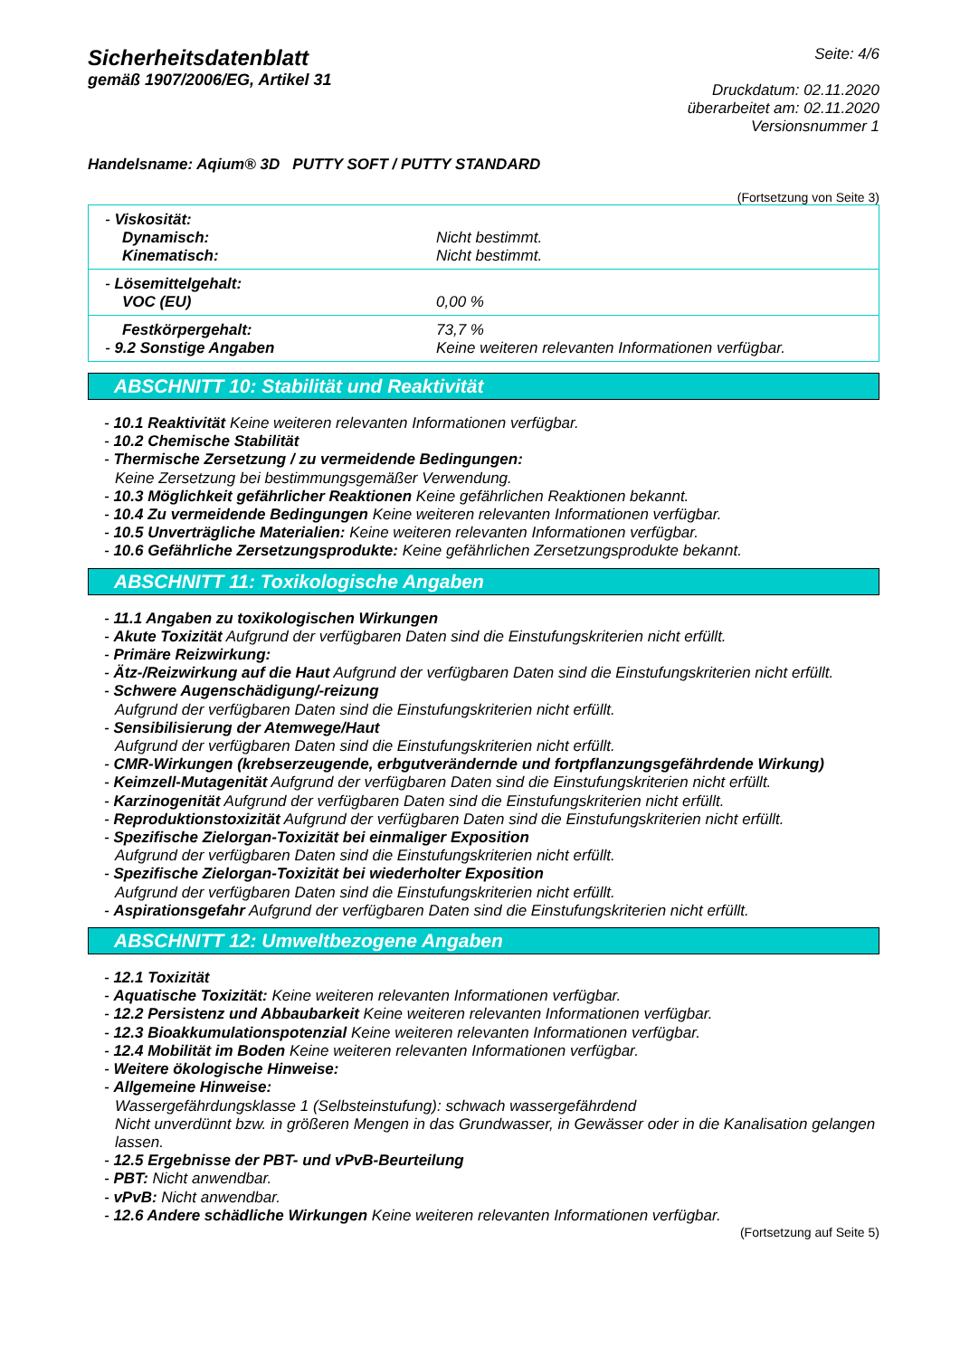Sicherheitsdatenblatt
gemäß 1907/2006/EG, Artikel 31
Seite: 4/6
Druckdatum: 02.11.2020
überarbeitet am: 02.11.2020
Versionsnummer 1
Handelsname: Aqium® 3D PUTTY SOFT / PUTTY STANDARD
(Fortsetzung von Seite 3)
| - Viskosität: Dynamisch: Kinematisch: | Nicht bestimmt. Nicht bestimmt. |
| - Lösemittelgehalt: VOC (EU) | 0,00 % |
| Festkörpergehalt: - 9.2 Sonstige Angaben | 73,7 % Keine weiteren relevanten Informationen verfügbar. |
ABSCHNITT 10: Stabilität und Reaktivität
- 10.1 Reaktivität Keine weiteren relevanten Informationen verfügbar.
- 10.2 Chemische Stabilität
- Thermische Zersetzung / zu vermeidende Bedingungen:
Keine Zersetzung bei bestimmungsgemäßer Verwendung.
- 10.3 Möglichkeit gefährlicher Reaktionen Keine gefährlichen Reaktionen bekannt.
- 10.4 Zu vermeidende Bedingungen Keine weiteren relevanten Informationen verfügbar.
- 10.5 Unverträgliche Materialien: Keine weiteren relevanten Informationen verfügbar.
- 10.6 Gefährliche Zersetzungsprodukte: Keine gefährlichen Zersetzungsprodukte bekannt.
ABSCHNITT 11: Toxikologische Angaben
- 11.1 Angaben zu toxikologischen Wirkungen
- Akute Toxizität Aufgrund der verfügbaren Daten sind die Einstufungskriterien nicht erfüllt.
- Primäre Reizwirkung:
- Ätz-/Reizwirkung auf die Haut Aufgrund der verfügbaren Daten sind die Einstufungskriterien nicht erfüllt.
- Schwere Augenschädigung/-reizung
Aufgrund der verfügbaren Daten sind die Einstufungskriterien nicht erfüllt.
- Sensibilisierung der Atemwege/Haut
Aufgrund der verfügbaren Daten sind die Einstufungskriterien nicht erfüllt.
- CMR-Wirkungen (krebserzeugende, erbgutverändernde und fortpflanzungsgefährdende Wirkung)
- Keimzell-Mutagenität Aufgrund der verfügbaren Daten sind die Einstufungskriterien nicht erfüllt.
- Karzinogenität Aufgrund der verfügbaren Daten sind die Einstufungskriterien nicht erfüllt.
- Reproduktionstoxizität Aufgrund der verfügbaren Daten sind die Einstufungskriterien nicht erfüllt.
- Spezifische Zielorgan-Toxizität bei einmaliger Exposition
Aufgrund der verfügbaren Daten sind die Einstufungskriterien nicht erfüllt.
- Spezifische Zielorgan-Toxizität bei wiederholter Exposition
Aufgrund der verfügbaren Daten sind die Einstufungskriterien nicht erfüllt.
- Aspirationsgefahr Aufgrund der verfügbaren Daten sind die Einstufungskriterien nicht erfüllt.
ABSCHNITT 12: Umweltbezogene Angaben
- 12.1 Toxizität
- Aquatische Toxizität: Keine weiteren relevanten Informationen verfügbar.
- 12.2 Persistenz und Abbaubarkeit Keine weiteren relevanten Informationen verfügbar.
- 12.3 Bioakkumulationspotenzial Keine weiteren relevanten Informationen verfügbar.
- 12.4 Mobilität im Boden Keine weiteren relevanten Informationen verfügbar.
- Weitere ökologische Hinweise:
- Allgemeine Hinweise:
Wassergefährdungsklasse 1 (Selbsteinstufung): schwach wassergefährdend
Nicht unverdünnt bzw. in größeren Mengen in das Grundwasser, in Gewässer oder in die Kanalisation gelangen lassen.
- 12.5 Ergebnisse der PBT- und vPvB-Beurteilung
- PBT: Nicht anwendbar.
- vPvB: Nicht anwendbar.
- 12.6 Andere schädliche Wirkungen Keine weiteren relevanten Informationen verfügbar.
(Fortsetzung auf Seite 5)